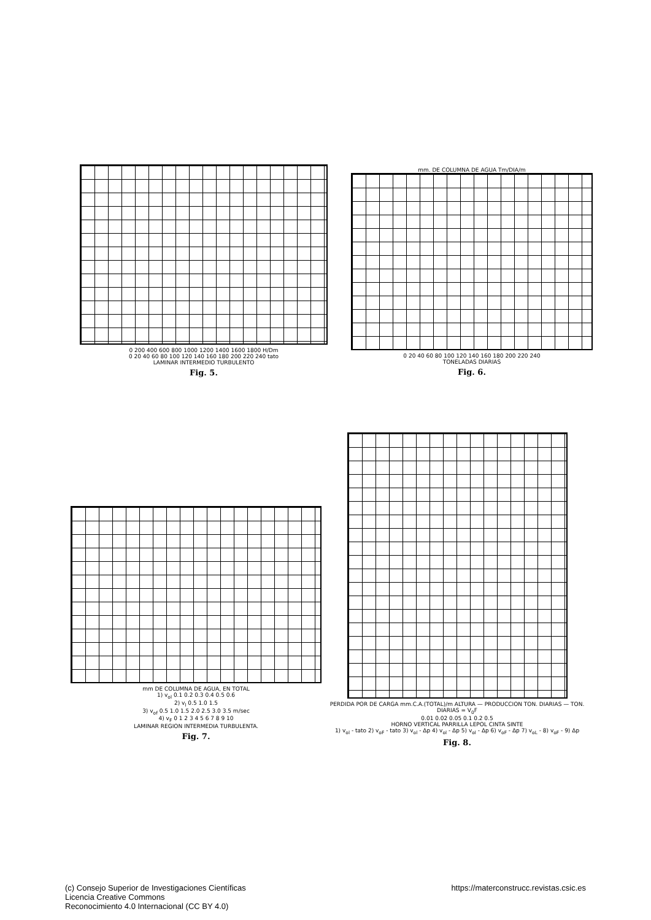0 200 400 600 800 1000 1200 1400 1600 1800 H/Dm
0 20 40 60 80 100 120 140 160 180 200 220 240 tato
LAMINAR INTERMEDIO TURBULENTO
Fig. 5.
mm. DE COLUMNA DE AGUA Tm/DIA/m
0 20 40 60 80 100 120 140 160 180 200 220 240
TONELADAS DIARIAS
Fig. 6.
mm DE COLUMNA DE AGUA, EN TOTAL
1) v<sub>ol</sub> 0.1 0.2 0.3 0.4 0.5 0.6
2) v<sub>l</sub> 0.5 1.0 1.5
3) v<sub>of</sub> 0.5 1.0 1.5 2.0 2.5 3.0 3.5 m/sec
4) v<sub>F</sub> 0 1 2 3 4 5 6 7 8 9 10
LAMINAR REGION INTERMEDIA TURBULENTA.
Fig. 7.
PERDIDA POR DE CARGA mm.C.A.(TOTAL)/m ALTURA — PRODUCCION TON. DIARIAS — TON. DIARIAS = V<sub>0</sub>F
0.01 0.02 0.05 0.1 0.2 0.5
HORNO VERTICAL PARRILLA LEPOL CINTA SINTE
1) v<sub>ol</sub> - tato 2) v<sub>oF</sub> - tato 3) v<sub>ol</sub> - Δp 4) v<sub>ol</sub> - Δp 5) v<sub>ol</sub> - Δp 6) v<sub>oF</sub> - Δp 7) v<sub>oL</sub> - 8) v<sub>oF</sub> - 9) Δp
Fig. 8.
(c) Consejo Superior de Investigaciones Científicas
Licencia Creative Commons
Reconocimiento 4.0 Internacional (CC BY 4.0)
https://materconstrucc.revistas.csic.es